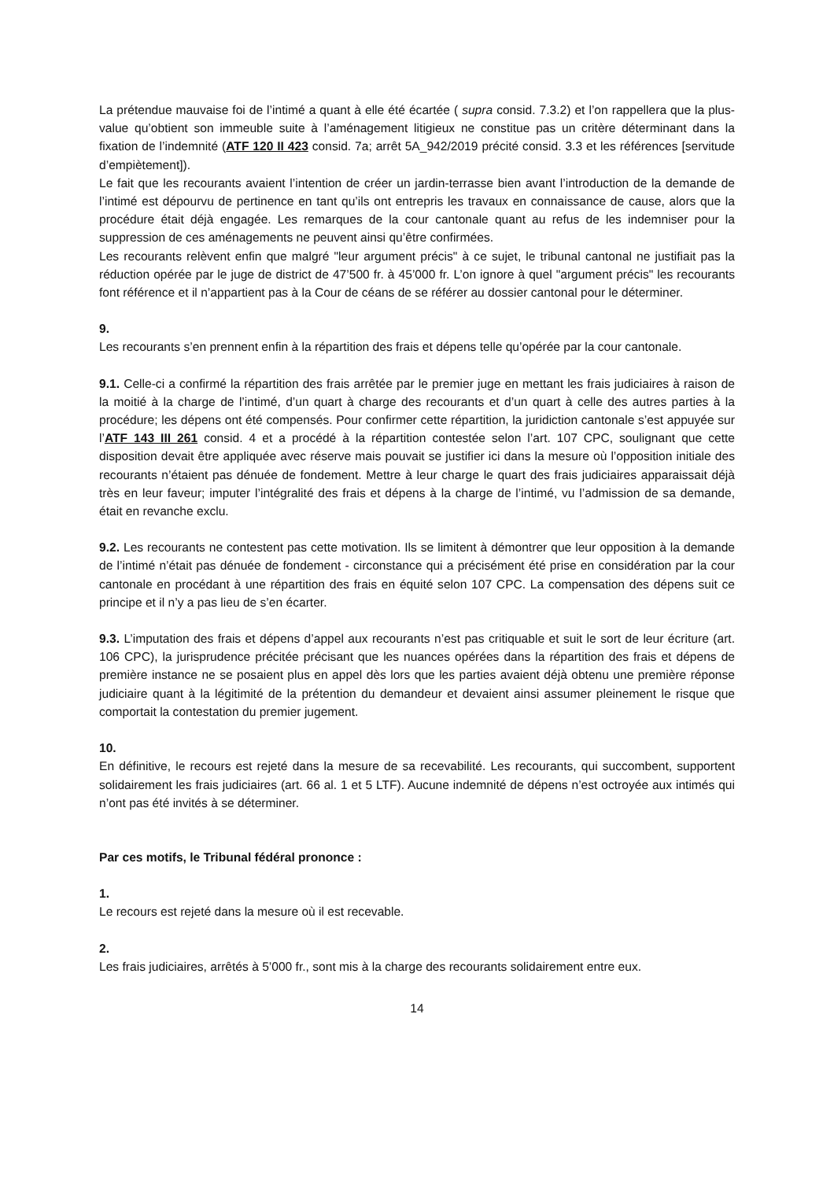La prétendue mauvaise foi de l’intimé a quant à elle été écartée ( supra consid. 7.3.2) et l’on rappellera que la plus-value qu’obtient son immeuble suite à l’aménagement litigieux ne constitue pas un critère déterminant dans la fixation de l’indemnité (ATF 120 II 423 consid. 7a; arrêt 5A_942/2019 précité consid. 3.3 et les références [servitude d’empiètement]).
Le fait que les recourants avaient l’intention de créer un jardin-terrasse bien avant l’introduction de la demande de l’intimé est dépourvu de pertinence en tant qu’ils ont entrepris les travaux en connaissance de cause, alors que la procédure était déjà engagée. Les remarques de la cour cantonale quant au refus de les indemniser pour la suppression de ces aménagements ne peuvent ainsi qu’être confirmées.
Les recourants relèvent enfin que malgré "leur argument précis" à ce sujet, le tribunal cantonal ne justifiait pas la réduction opérée par le juge de district de 47’500 fr. à 45’000 fr. L’on ignore à quel "argument précis" les recourants font référence et il n’appartient pas à la Cour de céans de se référer au dossier cantonal pour le déterminer.
9.
Les recourants s’en prennent enfin à la répartition des frais et dépens telle qu’opérée par la cour cantonale.
9.1. Celle-ci a confirmé la répartition des frais arrêtée par le premier juge en mettant les frais judiciaires à raison de la moitié à la charge de l’intimé, d’un quart à charge des recourants et d’un quart à celle des autres parties à la procédure; les dépens ont été compensés. Pour confirmer cette répartition, la juridiction cantonale s’est appuyée sur l’ATF 143 III 261 consid. 4 et a procédé à la répartition contestée selon l’art. 107 CPC, soulignant que cette disposition devait être appliquée avec réserve mais pouvait se justifier ici dans la mesure où l’opposition initiale des recourants n’étaient pas dénuée de fondement. Mettre à leur charge le quart des frais judiciaires apparaissait déjà très en leur faveur; imputer l’intégralité des frais et dépens à la charge de l’intimé, vu l’admission de sa demande, était en revanche exclu.
9.2. Les recourants ne contestent pas cette motivation. Ils se limitent à démontrer que leur opposition à la demande de l’intimé n’était pas dénuée de fondement - circonstance qui a précisément été prise en considération par la cour cantonale en procédant à une répartition des frais en équité selon 107 CPC. La compensation des dépens suit ce principe et il n’y a pas lieu de s’en écarter.
9.3. L’imputation des frais et dépens d’appel aux recourants n’est pas critiquable et suit le sort de leur écriture (art. 106 CPC), la jurisprudence précitée précisant que les nuances opérées dans la répartition des frais et dépens de première instance ne se posaient plus en appel dès lors que les parties avaient déjà obtenu une première réponse judiciaire quant à la légitimité de la prétention du demandeur et devaient ainsi assumer pleinement le risque que comportait la contestation du premier jugement.
10.
En définitive, le recours est rejeté dans la mesure de sa recevabilité. Les recourants, qui succombent, supportent solidairement les frais judiciaires (art. 66 al. 1 et 5 LTF). Aucune indemnité de dépens n’est octroyée aux intimés qui n’ont pas été invités à se déterminer.
Par ces motifs, le Tribunal fédéral prononce :
1.
Le recours est rejeté dans la mesure où il est recevable.
2.
Les frais judiciaires, arrêtés à 5’000 fr., sont mis à la charge des recourants solidairement entre eux.
14